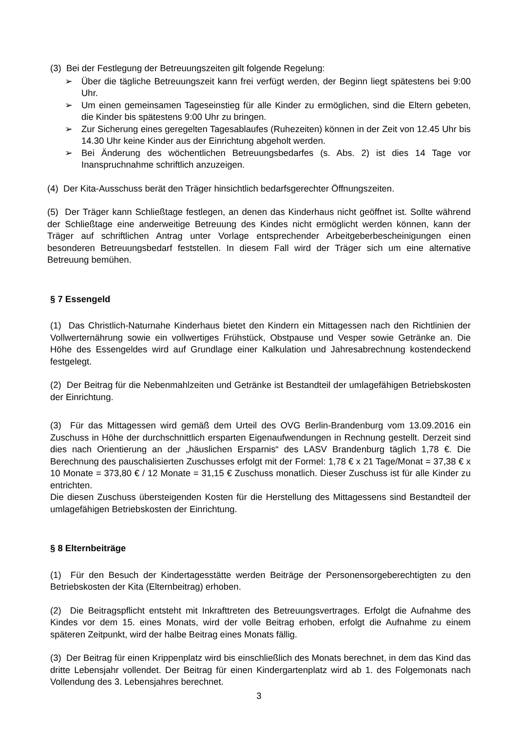(3) Bei der Festlegung der Betreuungszeiten gilt folgende Regelung:
➢ Über die tägliche Betreuungszeit kann frei verfügt werden, der Beginn liegt spätestens bei 9:00 Uhr.
➢ Um einen gemeinsamen Tageseinstieg für alle Kinder zu ermöglichen, sind die Eltern gebeten, die Kinder bis spätestens 9:00 Uhr zu bringen.
➢ Zur Sicherung eines geregelten Tagesablaufes (Ruhezeiten) können in der Zeit von 12.45 Uhr bis 14.30 Uhr keine Kinder aus der Einrichtung abgeholt werden.
➢ Bei Änderung des wöchentlichen Betreuungsbedarfes (s. Abs. 2) ist dies 14 Tage vor Inanspruchnahme schriftlich anzuzeigen.
(4) Der Kita-Ausschuss berät den Träger hinsichtlich bedarfsgerechter Öffnungszeiten.
(5) Der Träger kann Schließtage festlegen, an denen das Kinderhaus nicht geöffnet ist. Sollte während der Schließtage eine anderweitige Betreuung des Kindes nicht ermöglicht werden können, kann der Träger auf schriftlichen Antrag unter Vorlage entsprechender Arbeitgeberbescheinigungen einen besonderen Betreuungsbedarf feststellen. In diesem Fall wird der Träger sich um eine alternative Betreuung bemühen.
§ 7 Essengeld
(1) Das Christlich-Naturnahe Kinderhaus bietet den Kindern ein Mittagessen nach den Richtlinien der Vollwerternährung sowie ein vollwertiges Frühstück, Obstpause und Vesper sowie Getränke an. Die Höhe des Essengeldes wird auf Grundlage einer Kalkulation und Jahresabrechnung kostendeckend festgelegt.
(2) Der Beitrag für die Nebenmahlzeiten und Getränke ist Bestandteil der umlagefähigen Betriebskosten der Einrichtung.
(3) Für das Mittagessen wird gemäß dem Urteil des OVG Berlin-Brandenburg vom 13.09.2016 ein Zuschuss in Höhe der durchschnittlich ersparten Eigenaufwendungen in Rechnung gestellt. Derzeit sind dies nach Orientierung an der „häuslichen Ersparnis“ des LASV Brandenburg täglich 1,78 €. Die Berechnung des pauschalisierten Zuschusses erfolgt mit der Formel: 1,78 € x 21 Tage/Monat = 37,38 € x 10 Monate = 373,80 € / 12 Monate = 31,15 € Zuschuss monatlich. Dieser Zuschuss ist für alle Kinder zu entrichten.
Die diesen Zuschuss übersteigenden Kosten für die Herstellung des Mittagessens sind Bestandteil der umlagefähigen Betriebskosten der Einrichtung.
§ 8 Elternbeiträge
(1) Für den Besuch der Kindertagesstätte werden Beiträge der Personensorgeberechtigten zu den Betriebskosten der Kita (Elternbeitrag) erhoben.
(2) Die Beitragspflicht entsteht mit Inkrafttreten des Betreuungsvertrages. Erfolgt die Aufnahme des Kindes vor dem 15. eines Monats, wird der volle Beitrag erhoben, erfolgt die Aufnahme zu einem späteren Zeitpunkt, wird der halbe Beitrag eines Monats fällig.
(3) Der Beitrag für einen Krippenplatz wird bis einschließlich des Monats berechnet, in dem das Kind das dritte Lebensjahr vollendet. Der Beitrag für einen Kindergartenplatz wird ab 1. des Folgemonats nach Vollendung des 3. Lebensjahres berechnet.
3